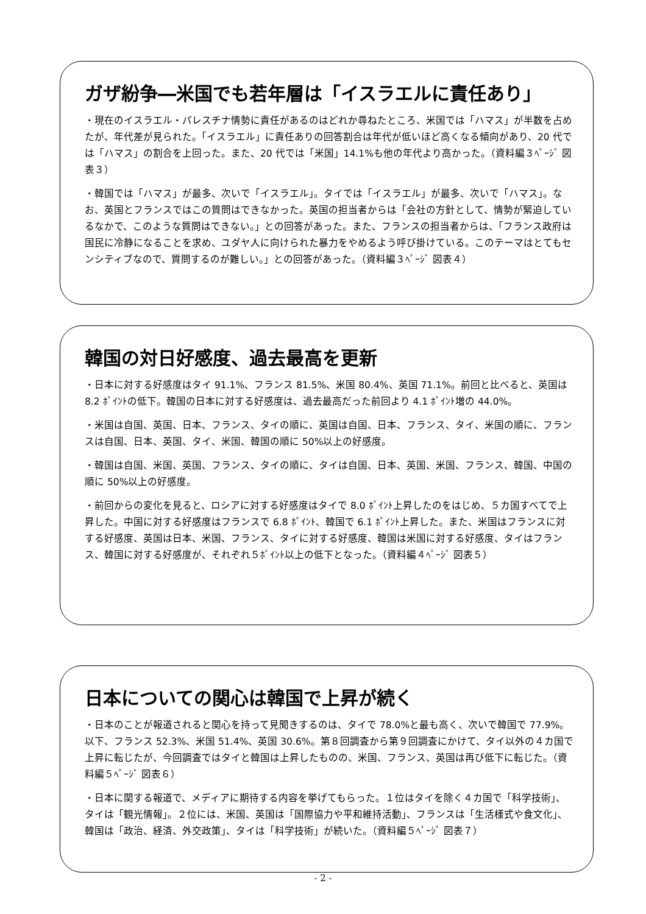ガザ紛争―米国でも若年層は「イスラエルに責任あり」
・現在のイスラエル・パレスチナ情勢に責任があるのはどれか尋ねたところ、米国では「ハマス」が半数を占めたが、年代差が見られた。「イスラエル」に責任ありの回答割合は年代が低いほど高くなる傾向があり、20 代では「ハマス」の割合を上回った。また、20 代では「米国」14.1%も他の年代より高かった。（資料編３ﾍﾟｰｼﾞ 図表３）
・韓国では「ハマス」が最多、次いで「イスラエル」。タイでは「イスラエル」が最多、次いで「ハマス」。なお、英国とフランスではこの質問はできなかった。英国の担当者からは「会社の方針として、情勢が緊迫しているなかで、このような質問はできない。」との回答があった。また、フランスの担当者からは、「フランス政府は国民に冷静になることを求め、ユダヤ人に向けられた暴力をやめるよう呼び掛けている。このテーマはとてもセンシティブなので、質問するのが難しい。」との回答があった。（資料編３ﾍﾟｰｼﾞ 図表４）
韓国の対日好感度、過去最高を更新
・日本に対する好感度はタイ 91.1%、フランス 81.5%、米国 80.4%、英国 71.1%。前回と比べると、英国は 8.2 ﾎﾟｲﾝﾄの低下。韓国の日本に対する好感度は、過去最高だった前回より 4.1 ﾎﾟｲﾝﾄ増の 44.0%。
・米国は自国、英国、日本、フランス、タイの順に、英国は自国、日本、フランス、タイ、米国の順に、フランスは自国、日本、英国、タイ、米国、韓国の順に 50%以上の好感度。
・韓国は自国、米国、英国、フランス、タイの順に、タイは自国、日本、英国、米国、フランス、韓国、中国の順に 50%以上の好感度。
・前回からの変化を見ると、ロシアに対する好感度はタイで 8.0 ﾎﾟｲﾝﾄ上昇したのをはじめ、５カ国すべてで上昇した。中国に対する好感度はフランスで 6.8 ﾎﾟｲﾝﾄ、韓国で 6.1 ﾎﾟｲﾝﾄ上昇した。また、米国はフランスに対する好感度、英国は日本、米国、フランス、タイに対する好感度、韓国は米国に対する好感度、タイはフランス、韓国に対する好感度が、それぞれ５ﾎﾟｲﾝﾄ以上の低下となった。（資料編４ﾍﾟｰｼﾞ 図表５）
日本についての関心は韓国で上昇が続く
・日本のことが報道されると関心を持って見聞きするのは、タイで 78.0%と最も高く、次いで韓国で 77.9%。以下、フランス 52.3%、米国 51.4%、英国 30.6%。第８回調査から第９回調査にかけて、タイ以外の４カ国で上昇に転じたが、今回調査ではタイと韓国は上昇したものの、米国、フランス、英国は再び低下に転じた。（資料編５ﾍﾟｰｼﾞ 図表６）
・日本に関する報道で、メディアに期待する内容を挙げてもらった。１位はタイを除く４カ国で「科学技術」、タイは「観光情報」。２位には、米国、英国は「国際協力や平和維持活動」、フランスは「生活様式や食文化」、韓国は「政治、経済、外交政策」、タイは「科学技術」が続いた。（資料編５ﾍﾟｰｼﾞ 図表７）
- 2 -